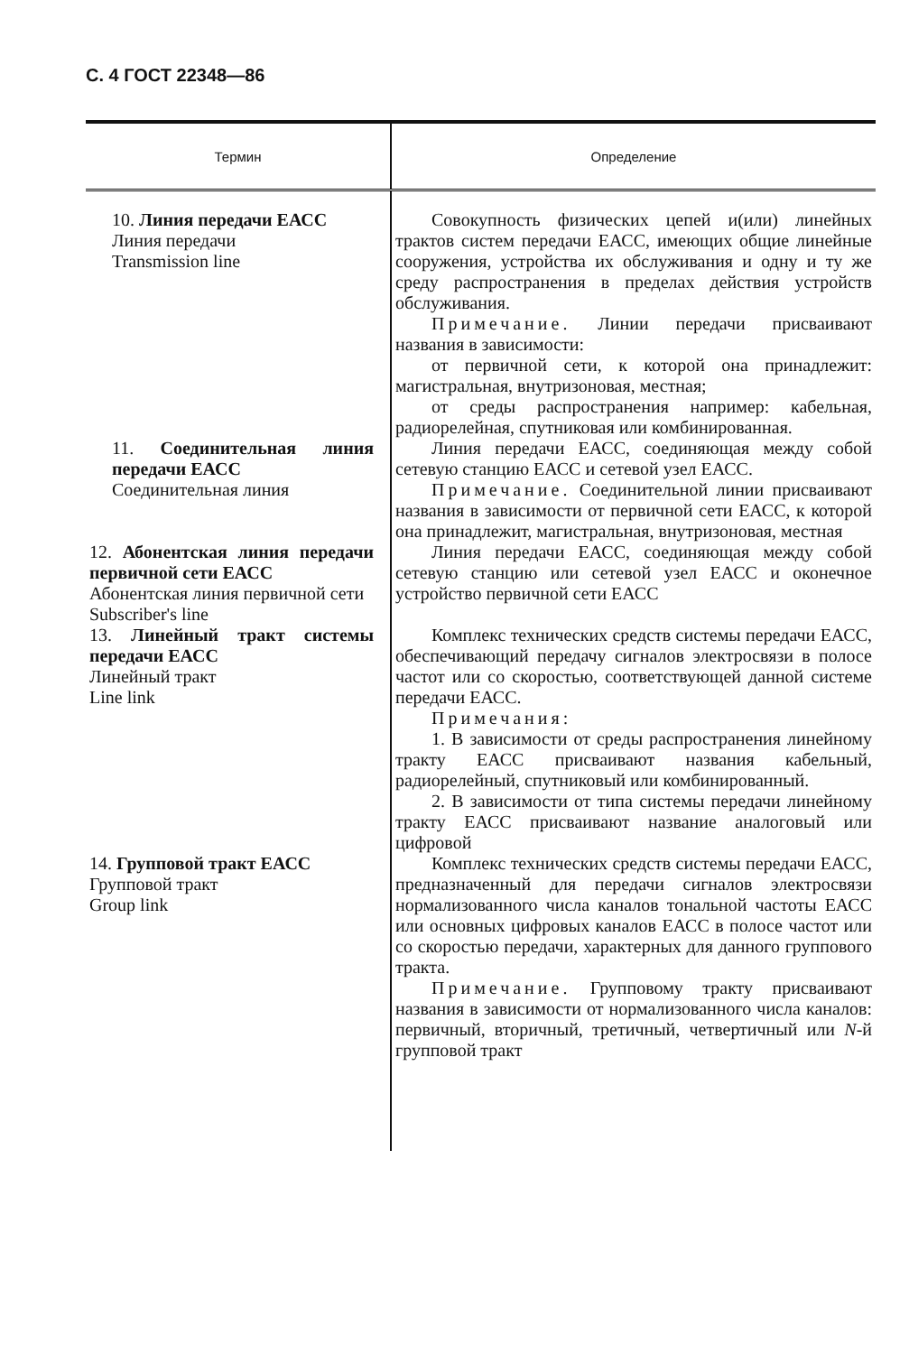С. 4 ГОСТ 22348—86
| Термин | Определение |
| --- | --- |
| 10. Линия передачи ЕАСС Линия передачи Transmission line | Совокупность физических цепей и(или) линейных трактов систем передачи ЕАСС, имеющих общие линейные сооружения, устройства их обслуживания и одну и ту же среду распространения в пределах действия устройств обслуживания. Примечание. Линии передачи присваивают названия в зависимости: от первичной сети, к которой она принадлежит: магистральная, внутризоновая, местная; от среды распространения например: кабельная, радиорелейная, спутниковая или комбинированная. |
| 11. Соединительная линия передачи ЕАСС Соединительная линия | Линия передачи ЕАСС, соединяющая между собой сетевую станцию ЕАСС и сетевой узел ЕАСС. Примечание. Соединительной линии присваивают названия в зависимости от первичной сети ЕАСС, к которой она принадлежит, магистральная, внутризоновая, местная |
| 12. Абонентская линия передачи первичной сети ЕАСС Абонентская линия первичной сети Subscriber's line | Линия передачи ЕАСС, соединяющая между собой сетевую станцию или сетевой узел ЕАСС и оконечное устройство первичной сети ЕАСС |
| 13. Линейный тракт системы передачи ЕАСС Линейный тракт Line link | Комплекс технических средств системы передачи ЕАСС, обеспечивающий передачу сигналов электросвязи в полосе частот или со скоростью, соответствующей данной системе передачи ЕАСС. Примечания: 1. В зависимости от среды распространения линейному тракту ЕАСС присваивают названия кабельный, радиорелейный, спутниковый или комбинированный. 2. В зависимости от типа системы передачи линейному тракту ЕАСС присваивают название аналоговый или цифровой |
| 14. Групповой тракт ЕАСС Групповой тракт Group link | Комплекс технических средств системы передачи ЕАСС, предназначенный для передачи сигналов электросвязи нормализованного числа каналов тональной частоты ЕАСС или основных цифровых каналов ЕАСС в полосе частот или со скоростью передачи, характерных для данного группового тракта. Примечание. Групповому тракту присваивают названия в зависимости от нормализованного числа каналов: первичный, вторичный, третичный, четвертичный или N -й групповой тракт |